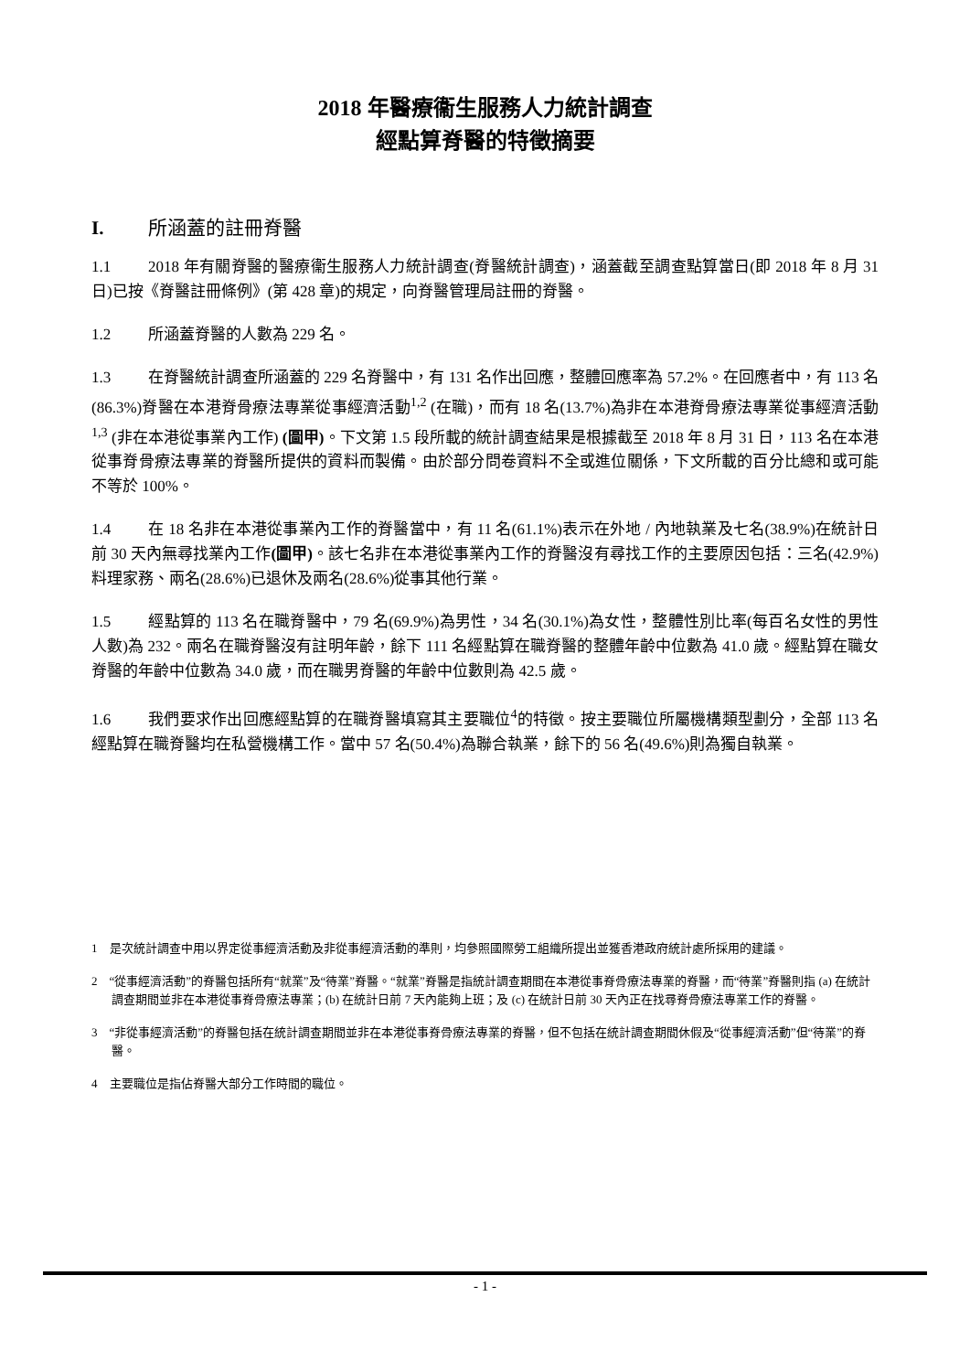2018 年醫療衞生服務人力統計調查
經點算脊醫的特徵摘要
I. 所涵蓋的註冊脊醫
1.1 2018 年有關脊醫的醫療衞生服務人力統計調查(脊醫統計調查)，涵蓋截至調查點算當日(即 2018 年 8 月 31 日)已按《脊醫註冊條例》(第 428 章)的規定，向脊醫管理局註冊的脊醫。
1.2 所涵蓋脊醫的人數為 229 名。
1.3 在脊醫統計調查所涵蓋的 229 名脊醫中，有 131 名作出回應，整體回應率為 57.2%。在回應者中，有 113 名(86.3%)脊醫在本港脊骨療法專業從事經濟活動<sup>1,2</sup> (在職)，而有 18 名(13.7%)為非在本港脊骨療法專業從事經濟活動<sup>1,3</sup> (非在本港從事業內工作) (圖甲)。下文第 1.5 段所載的統計調查結果是根據截至 2018 年 8 月 31 日，113 名在本港從事脊骨療法專業的脊醫所提供的資料而製備。由於部分問卷資料不全或進位關係，下文所載的百分比總和或可能不等於 100%。
1.4 在 18 名非在本港從事業內工作的脊醫當中，有 11 名(61.1%)表示在外地 / 內地執業及七名(38.9%)在統計日前 30 天內無尋找業內工作(圖甲)。該七名非在本港從事業內工作的脊醫沒有尋找工作的主要原因包括：三名(42.9%)料理家務、兩名(28.6%)已退休及兩名(28.6%)從事其他行業。
1.5 經點算的 113 名在職脊醫中，79 名(69.9%)為男性，34 名(30.1%)為女性，整體性別比率(每百名女性的男性人數)為 232。兩名在職脊醫沒有註明年齡，餘下 111 名經點算在職脊醫的整體年齡中位數為 41.0 歲。經點算在職女脊醫的年齡中位數為 34.0 歲，而在職男脊醫的年齡中位數則為 42.5 歲。
1.6 我們要求作出回應經點算的在職脊醫填寫其主要職位<sup>4</sup>的特徵。按主要職位所屬機構類型劃分，全部 113 名經點算在職脊醫均在私營機構工作。當中 57 名(50.4%)為聯合執業，餘下的 56 名(49.6%)則為獨自執業。
1 是次統計調查中用以界定從事經濟活動及非從事經濟活動的準則，均參照國際勞工組織所提出並獲香港政府統計處所採用的建議。
2 “從事經濟活動”的脊醫包括所有“就業”及“待業”脊醫。“就業”脊醫是指統計調查期間在本港從事脊骨療法專業的脊醫，而“待業”脊醫則指 (a) 在統計調查期間並非在本港從事脊骨療法專業；(b) 在統計日前 7 天內能夠上班；及 (c) 在統計日前 30 天內正在找尋脊骨療法專業工作的脊醫。
3 “非從事經濟活動”的脊醫包括在統計調查期間並非在本港從事脊骨療法專業的脊醫，但不包括在統計調查期間休假及“從事經濟活動”但“待業”的脊醫。
4 主要職位是指佔脊醫大部分工作時間的職位。
- 1 -